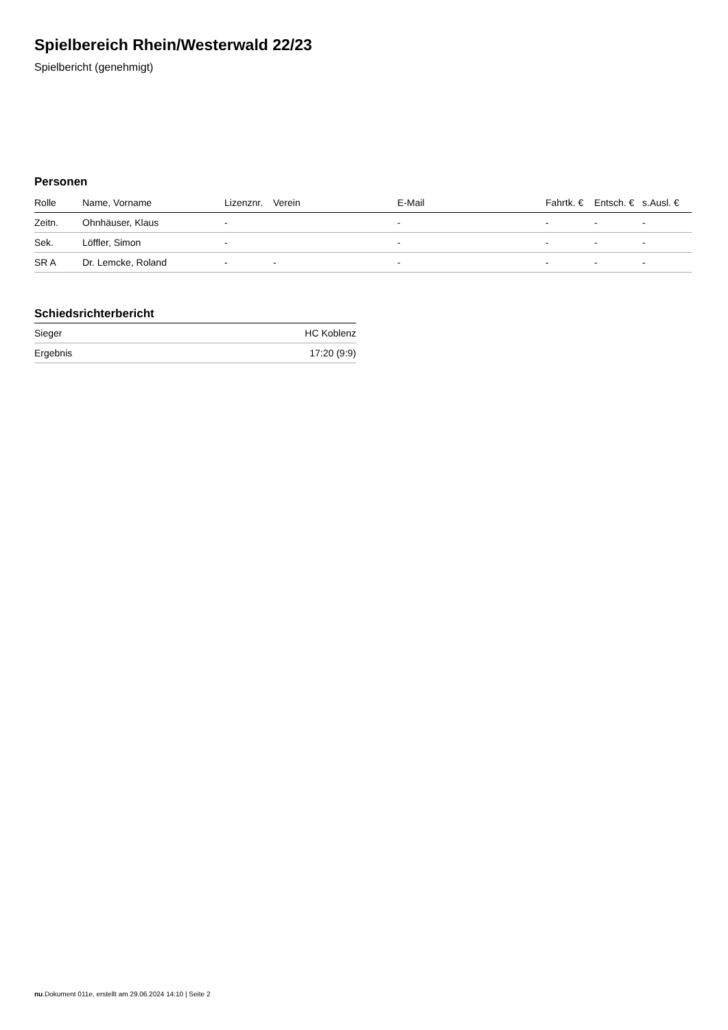Spielbereich Rhein/Westerwald 22/23
Spielbericht (genehmigt)
Personen
| Rolle | Name, Vorname | Lizenznr. | Verein | E-Mail | Fahrtk. € | Entsch. € | s.Ausl. € |
| --- | --- | --- | --- | --- | --- | --- | --- |
| Zeitn. | Ohnhäuser, Klaus | - | | - | - | - | - |
| Sek. | Löffler, Simon | - | | - | - | - | - |
| SR A | Dr. Lemcke, Roland | - | - | - | - | - | - |
Schiedsrichterbericht
| Sieger | HC Koblenz |
| Ergebnis | 17:20 (9:9) |
nu.Dokument 011e, erstellt am 29.06.2024 14:10 | Seite 2